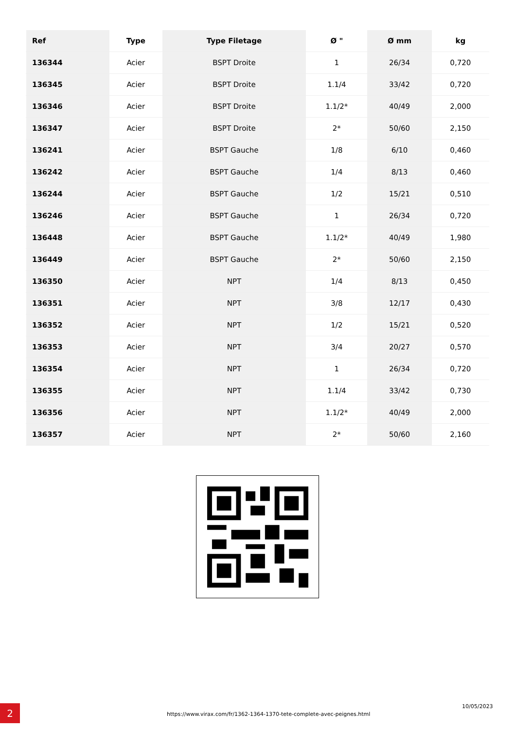| Ref | Type | Type Filetage | Ø " | Ø mm | kg |
| --- | --- | --- | --- | --- | --- |
| 136344 | Acier | BSPT Droite | 1 | 26/34 | 0,720 |
| 136345 | Acier | BSPT Droite | 1.1/4 | 33/42 | 0,720 |
| 136346 | Acier | BSPT Droite | 1.1/2* | 40/49 | 2,000 |
| 136347 | Acier | BSPT Droite | 2* | 50/60 | 2,150 |
| 136241 | Acier | BSPT Gauche | 1/8 | 6/10 | 0,460 |
| 136242 | Acier | BSPT Gauche | 1/4 | 8/13 | 0,460 |
| 136244 | Acier | BSPT Gauche | 1/2 | 15/21 | 0,510 |
| 136246 | Acier | BSPT Gauche | 1 | 26/34 | 0,720 |
| 136448 | Acier | BSPT Gauche | 1.1/2* | 40/49 | 1,980 |
| 136449 | Acier | BSPT Gauche | 2* | 50/60 | 2,150 |
| 136350 | Acier | NPT | 1/4 | 8/13 | 0,450 |
| 136351 | Acier | NPT | 3/8 | 12/17 | 0,430 |
| 136352 | Acier | NPT | 1/2 | 15/21 | 0,520 |
| 136353 | Acier | NPT | 3/4 | 20/27 | 0,570 |
| 136354 | Acier | NPT | 1 | 26/34 | 0,720 |
| 136355 | Acier | NPT | 1.1/4 | 33/42 | 0,730 |
| 136356 | Acier | NPT | 1.1/2* | 40/49 | 2,000 |
| 136357 | Acier | NPT | 2* | 50/60 | 2,160 |
2 https://www.virax.com/fr/1362-1364-1370-tete-complete-avec-peignes.html
10/05/2023